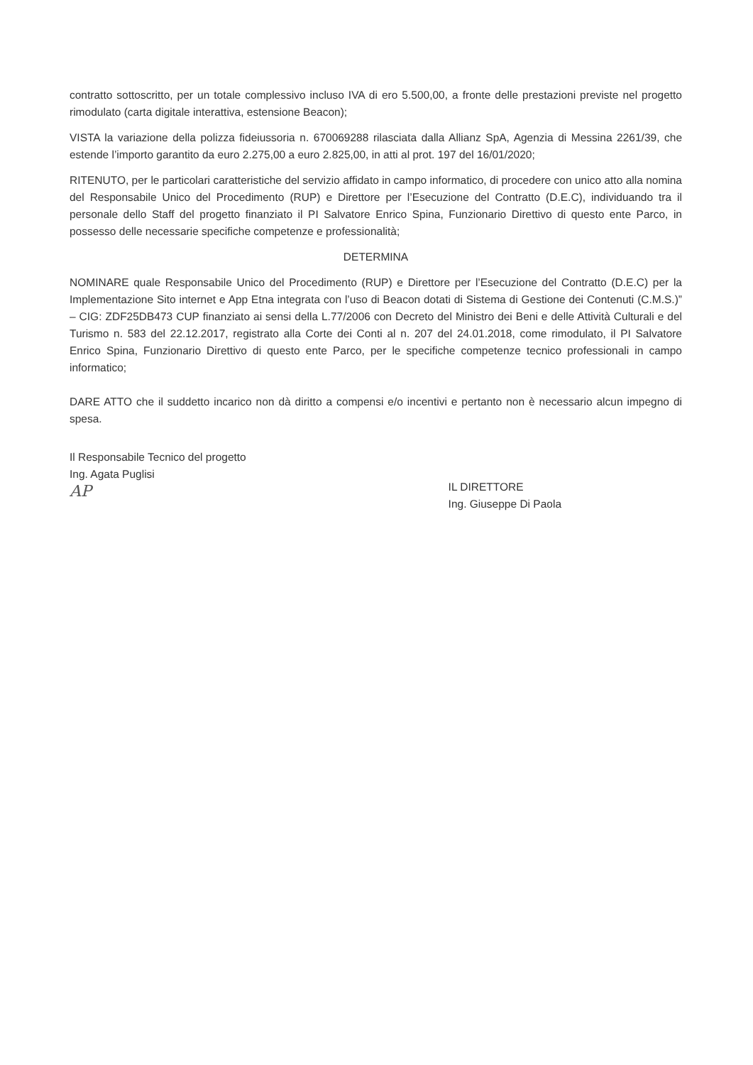contratto sottoscritto, per un totale complessivo incluso IVA di ero 5.500,00, a fronte delle prestazioni previste nel progetto rimodulato (carta digitale interattiva, estensione Beacon);
VISTA la variazione della polizza fideiussoria n. 670069288 rilasciata dalla Allianz SpA, Agenzia di Messina 2261/39, che estende l’importo garantito da euro 2.275,00 a euro 2.825,00, in atti al prot. 197 del 16/01/2020;
RITENUTO, per le particolari caratteristiche del servizio affidato in campo informatico, di procedere con unico atto alla nomina del Responsabile Unico del Procedimento (RUP) e Direttore per l’Esecuzione del Contratto (D.E.C), individuando tra il personale dello Staff del progetto finanziato il PI Salvatore Enrico Spina, Funzionario Direttivo di questo ente Parco, in possesso delle necessarie specifiche competenze e professionalità;
DETERMINA
NOMINARE quale Responsabile Unico del Procedimento (RUP) e Direttore per l’Esecuzione del Contratto (D.E.C) per la Implementazione Sito internet e App Etna integrata con l’uso di Beacon dotati di Sistema di Gestione dei Contenuti (C.M.S.)” – CIG: ZDF25DB473 CUP finanziato ai sensi della L.77/2006 con Decreto del Ministro dei Beni e delle Attività Culturali e del Turismo n. 583 del 22.12.2017, registrato alla Corte dei Conti al n. 207 del 24.01.2018, come rimodulato, il PI Salvatore Enrico Spina, Funzionario Direttivo di questo ente Parco, per le specifiche competenze tecnico professionali in campo informatico;
DARE ATTO che il suddetto incarico non dà diritto a compensi e/o incentivi e pertanto non è necessario alcun impegno di spesa.
Il Responsabile Tecnico del progetto
Ing. Agata Puglisi
AP
IL DIRETTORE
Ing. Giuseppe Di Paola